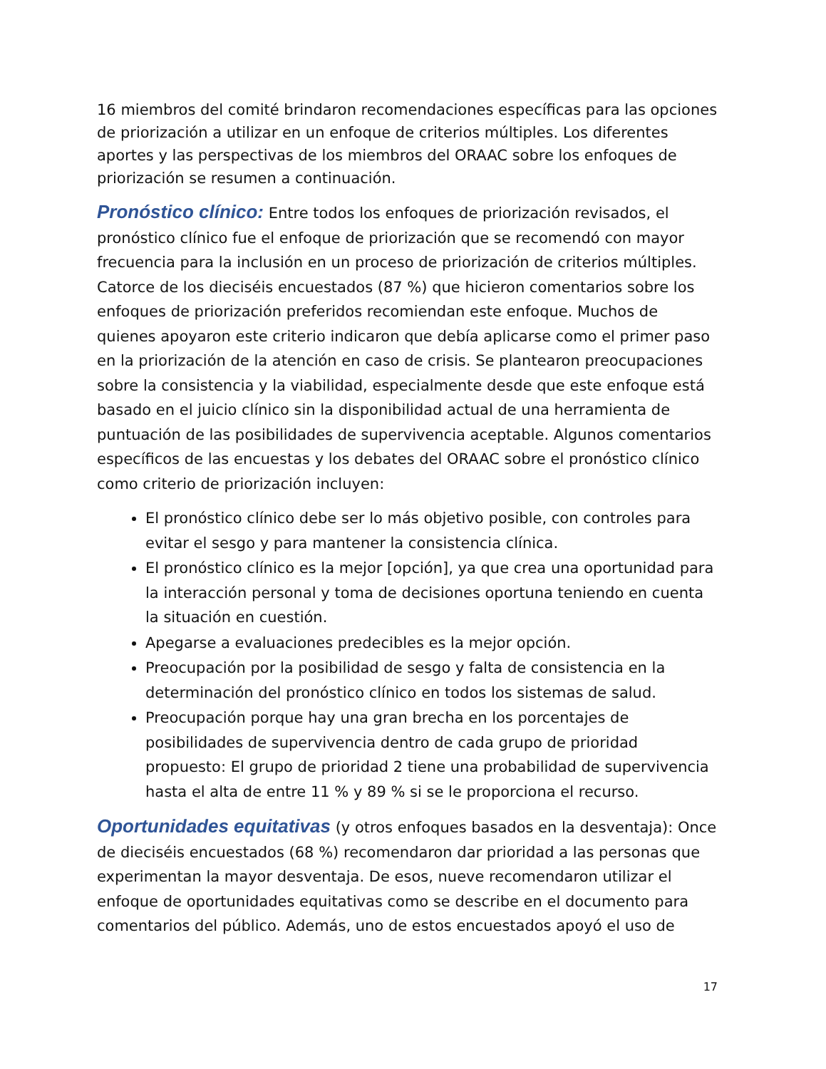16 miembros del comité brindaron recomendaciones específicas para las opciones de priorización a utilizar en un enfoque de criterios múltiples. Los diferentes aportes y las perspectivas de los miembros del ORAAC sobre los enfoques de priorización se resumen a continuación.
Pronóstico clínico: Entre todos los enfoques de priorización revisados, el pronóstico clínico fue el enfoque de priorización que se recomendó con mayor frecuencia para la inclusión en un proceso de priorización de criterios múltiples. Catorce de los dieciséis encuestados (87 %) que hicieron comentarios sobre los enfoques de priorización preferidos recomiendan este enfoque. Muchos de quienes apoyaron este criterio indicaron que debía aplicarse como el primer paso en la priorización de la atención en caso de crisis. Se plantearon preocupaciones sobre la consistencia y la viabilidad, especialmente desde que este enfoque está basado en el juicio clínico sin la disponibilidad actual de una herramienta de puntuación de las posibilidades de supervivencia aceptable. Algunos comentarios específicos de las encuestas y los debates del ORAAC sobre el pronóstico clínico como criterio de priorización incluyen:
El pronóstico clínico debe ser lo más objetivo posible, con controles para evitar el sesgo y para mantener la consistencia clínica.
El pronóstico clínico es la mejor [opción], ya que crea una oportunidad para la interacción personal y toma de decisiones oportuna teniendo en cuenta la situación en cuestión.
Apegarse a evaluaciones predecibles es la mejor opción.
Preocupación por la posibilidad de sesgo y falta de consistencia en la determinación del pronóstico clínico en todos los sistemas de salud.
Preocupación porque hay una gran brecha en los porcentajes de posibilidades de supervivencia dentro de cada grupo de prioridad propuesto: El grupo de prioridad 2 tiene una probabilidad de supervivencia hasta el alta de entre 11 % y 89 % si se le proporciona el recurso.
Oportunidades equitativas (y otros enfoques basados en la desventaja): Once de dieciséis encuestados (68 %) recomendaron dar prioridad a las personas que experimentan la mayor desventaja. De esos, nueve recomendaron utilizar el enfoque de oportunidades equitativas como se describe en el documento para comentarios del público. Además, uno de estos encuestados apoyó el uso de
17